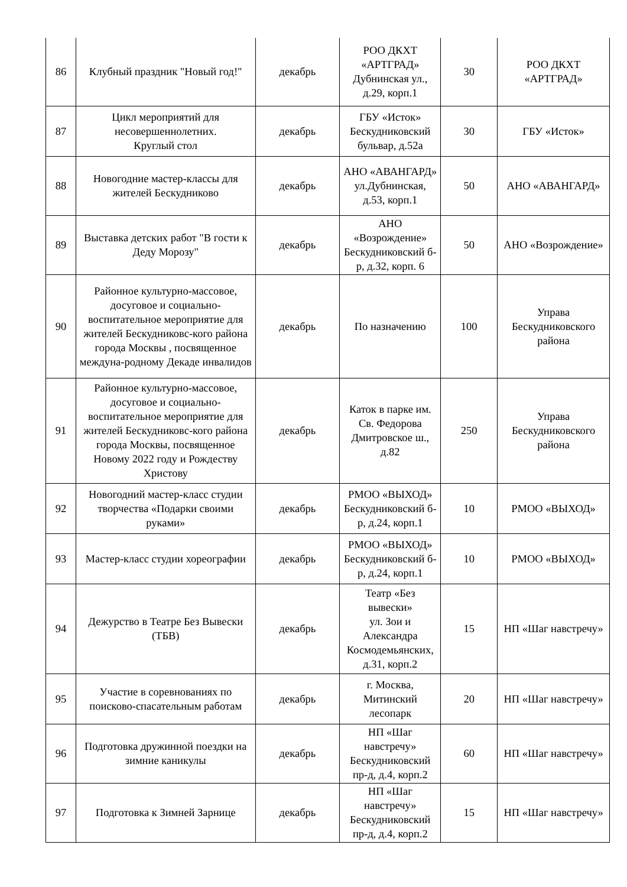| 86 | Клубный праздник "Новый год!" | декабрь | РОО ДКХТ «АРТГРАД» Дубнинская ул., д.29, корп.1 | 30 | РОО ДКХТ «АРТГРАД» |
| 87 | Цикл мероприятий для несовершеннолетних. Круглый стол | декабрь | ГБУ «Исток» Бескудниковский бульвар, д.52а | 30 | ГБУ «Исток» |
| 88 | Новогодние мастер-классы для жителей Бескудниково | декабрь | АНО «АВАНГАРД» ул.Дубнинская, д.53, корп.1 | 50 | АНО «АВАНГАРД» |
| 89 | Выставка детских работ "В гости к Деду Морозу" | декабрь | АНО «Возрождение» Бескудниковский б-р, д.32, корп. 6 | 50 | АНО «Возрождение» |
| 90 | Районное культурно-массовое, досуговое и социально-воспитательное мероприятие для жителей Бескудниковс-кого района города Москвы , посвященное междуна-родному Декаде инвалидов | декабрь | По назначению | 100 | Управа Бескудниковского района |
| 91 | Районное культурно-массовое, досуговое и социально-воспитательное мероприятие для жителей Бескудниковс-кого района города Москвы, посвященное Новому 2022 году и Рождеству Христову | декабрь | Каток в парке им. Св. Федорова Дмитровское ш., д.82 | 250 | Управа Бескудниковского района |
| 92 | Новогодний мастер-класс студии творчества «Подарки своими руками» | декабрь | РМОО «ВЫХОД» Бескудниковский б-р, д.24, корп.1 | 10 | РМОО «ВЫХОД» |
| 93 | Мастер-класс студии хореографии | декабрь | РМОО «ВЫХОД» Бескудниковский б-р, д.24, корп.1 | 10 | РМОО «ВЫХОД» |
| 94 | Дежурство в Театре Без Вывески (ТБВ) | декабрь | Театр «Без вывески» ул. Зои и Александра Космодемьянских, д.31, корп.2 | 15 | НП «Шаг навстречу» |
| 95 | Участие в соревнованиях по поисково-спасательным работам | декабрь | г. Москва, Митинский лесопарк | 20 | НП «Шаг навстречу» |
| 96 | Подготовка дружинной поездки на зимние каникулы | декабрь | НП «Шаг навстречу» Бескудниковский пр-д, д.4, корп.2 | 60 | НП «Шаг навстречу» |
| 97 | Подготовка к Зимней Зарнице | декабрь | НП «Шаг навстречу» Бескудниковский пр-д, д.4, корп.2 | 15 | НП «Шаг навстречу» |